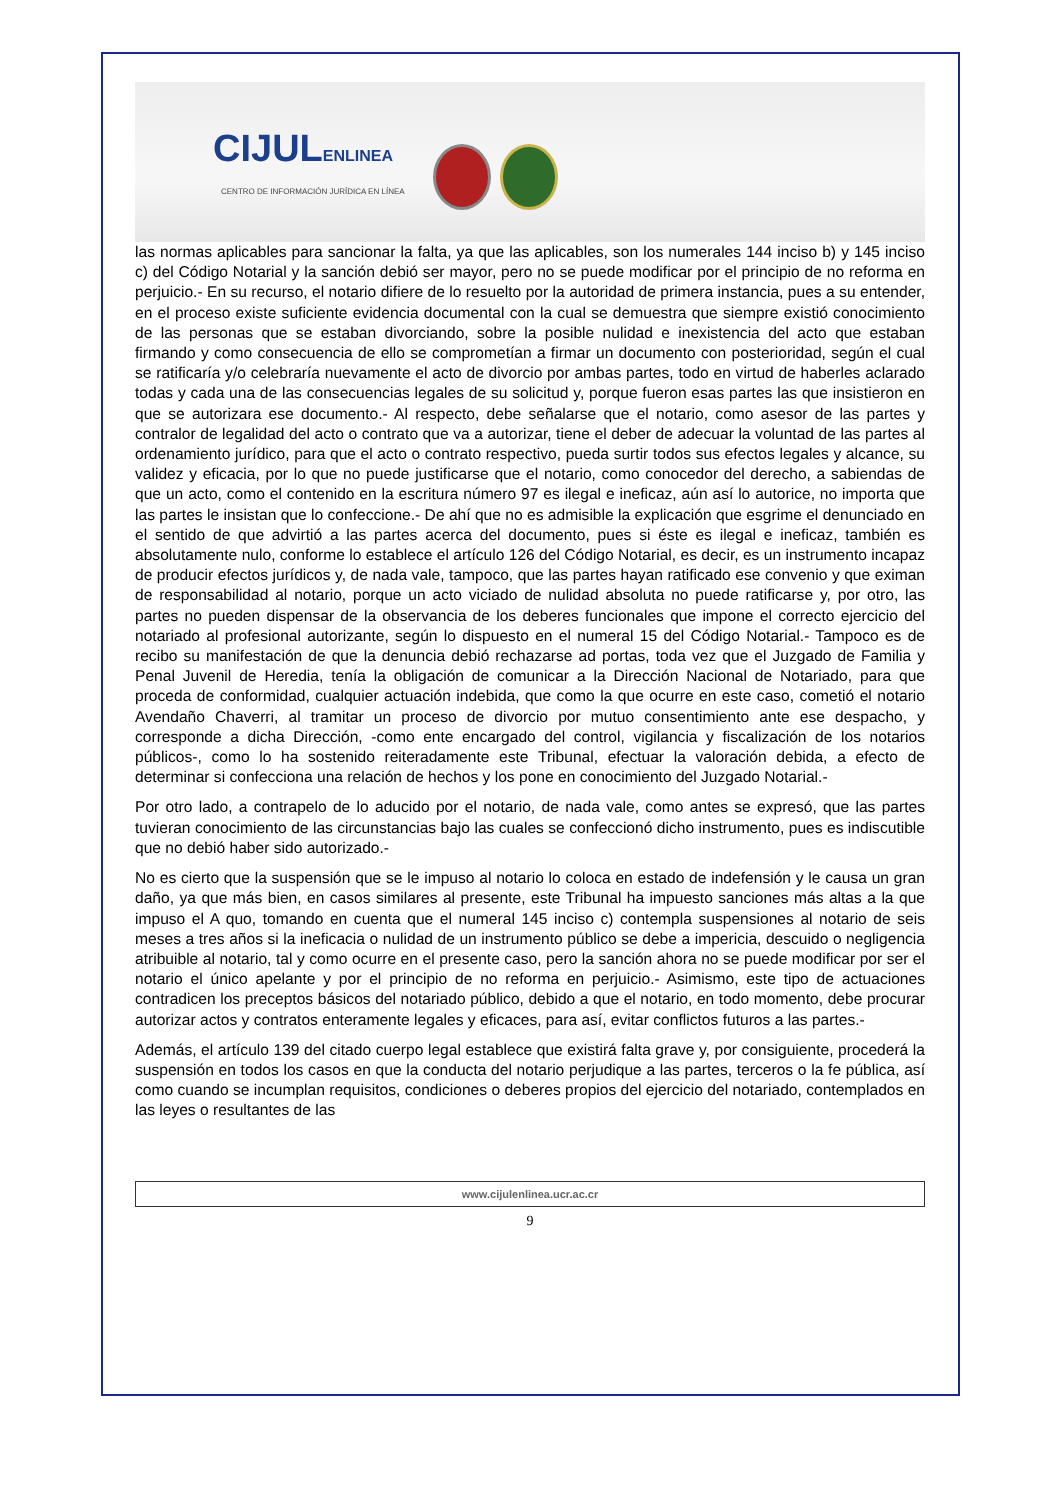CIJULENLINEA
CENTRO DE INFORMACIÓN JURÍDICA EN LÍNEA
las normas aplicables para sancionar la falta, ya que las aplicables, son los numerales 144 inciso b) y 145 inciso c) del Código Notarial y la sanción debió ser mayor, pero no se puede modificar por el principio de no reforma en perjuicio.- En su recurso, el notario difiere de lo resuelto por la autoridad de primera instancia, pues a su entender, en el proceso existe suficiente evidencia documental con la cual se demuestra que siempre existió conocimiento de las personas que se estaban divorciando, sobre la posible nulidad e inexistencia del acto que estaban firmando y como consecuencia de ello se comprometían a firmar un documento con posterioridad, según el cual se ratificaría y/o celebraría nuevamente el acto de divorcio por ambas partes, todo en virtud de haberles aclarado todas y cada una de las consecuencias legales de su solicitud y, porque fueron esas partes las que insistieron en que se autorizara ese documento.- Al respecto, debe señalarse que el notario, como asesor de las partes y contralor de legalidad del acto o contrato que va a autorizar, tiene el deber de adecuar la voluntad de las partes al ordenamiento jurídico, para que el acto o contrato respectivo, pueda surtir todos sus efectos legales y alcance, su validez y eficacia, por lo que no puede justificarse que el notario, como conocedor del derecho, a sabiendas de que un acto, como el contenido en la escritura número 97 es ilegal e ineficaz, aún así lo autorice, no importa que las partes le insistan que lo confeccione.- De ahí que no es admisible la explicación que esgrime el denunciado en el sentido de que advirtió a las partes acerca del documento, pues si éste es ilegal e ineficaz, también es absolutamente nulo, conforme lo establece el artículo 126 del Código Notarial, es decir, es un instrumento incapaz de producir efectos jurídicos y, de nada vale, tampoco, que las partes hayan ratificado ese convenio y que eximan de responsabilidad al notario, porque un acto viciado de nulidad absoluta no puede ratificarse y, por otro, las partes no pueden dispensar de la observancia de los deberes funcionales que impone el correcto ejercicio del notariado al profesional autorizante, según lo dispuesto en el numeral 15 del Código Notarial.- Tampoco es de recibo su manifestación de que la denuncia debió rechazarse ad portas, toda vez que el Juzgado de Familia y Penal Juvenil de Heredia, tenía la obligación de comunicar a la Dirección Nacional de Notariado, para que proceda de conformidad, cualquier actuación indebida, que como la que ocurre en este caso, cometió el notario Avendaño Chaverri, al tramitar un proceso de divorcio por mutuo consentimiento ante ese despacho, y corresponde a dicha Dirección, -como ente encargado del control, vigilancia y fiscalización de los notarios públicos-, como lo ha sostenido reiteradamente este Tribunal, efectuar la valoración debida, a efecto de determinar si confecciona una relación de hechos y los pone en conocimiento del Juzgado Notarial.-
Por otro lado, a contrapelo de lo aducido por el notario, de nada vale, como antes se expresó, que las partes tuvieran conocimiento de las circunstancias bajo las cuales se confeccionó dicho instrumento, pues es indiscutible que no debió haber sido autorizado.-
No es cierto que la suspensión que se le impuso al notario lo coloca en estado de indefensión y le causa un gran daño, ya que más bien, en casos similares al presente, este Tribunal ha impuesto sanciones más altas a la que impuso el A quo, tomando en cuenta que el numeral 145 inciso c) contempla suspensiones al notario de seis meses a tres años si la ineficacia o nulidad de un instrumento público se debe a impericia, descuido o negligencia atribuible al notario, tal y como ocurre en el presente caso, pero la sanción ahora no se puede modificar por ser el notario el único apelante y por el principio de no reforma en perjuicio.- Asimismo, este tipo de actuaciones contradicen los preceptos básicos del notariado público, debido a que el notario, en todo momento, debe procurar autorizar actos y contratos enteramente legales y eficaces, para así, evitar conflictos futuros a las partes.-
Además, el artículo 139 del citado cuerpo legal establece que existirá falta grave y, por consiguiente, procederá la suspensión en todos los casos en que la conducta del notario perjudique a las partes, terceros o la fe pública, así como cuando se incumplan requisitos, condiciones o deberes propios del ejercicio del notariado, contemplados en las leyes o resultantes de las
www.cijulenlinea.ucr.ac.cr
9